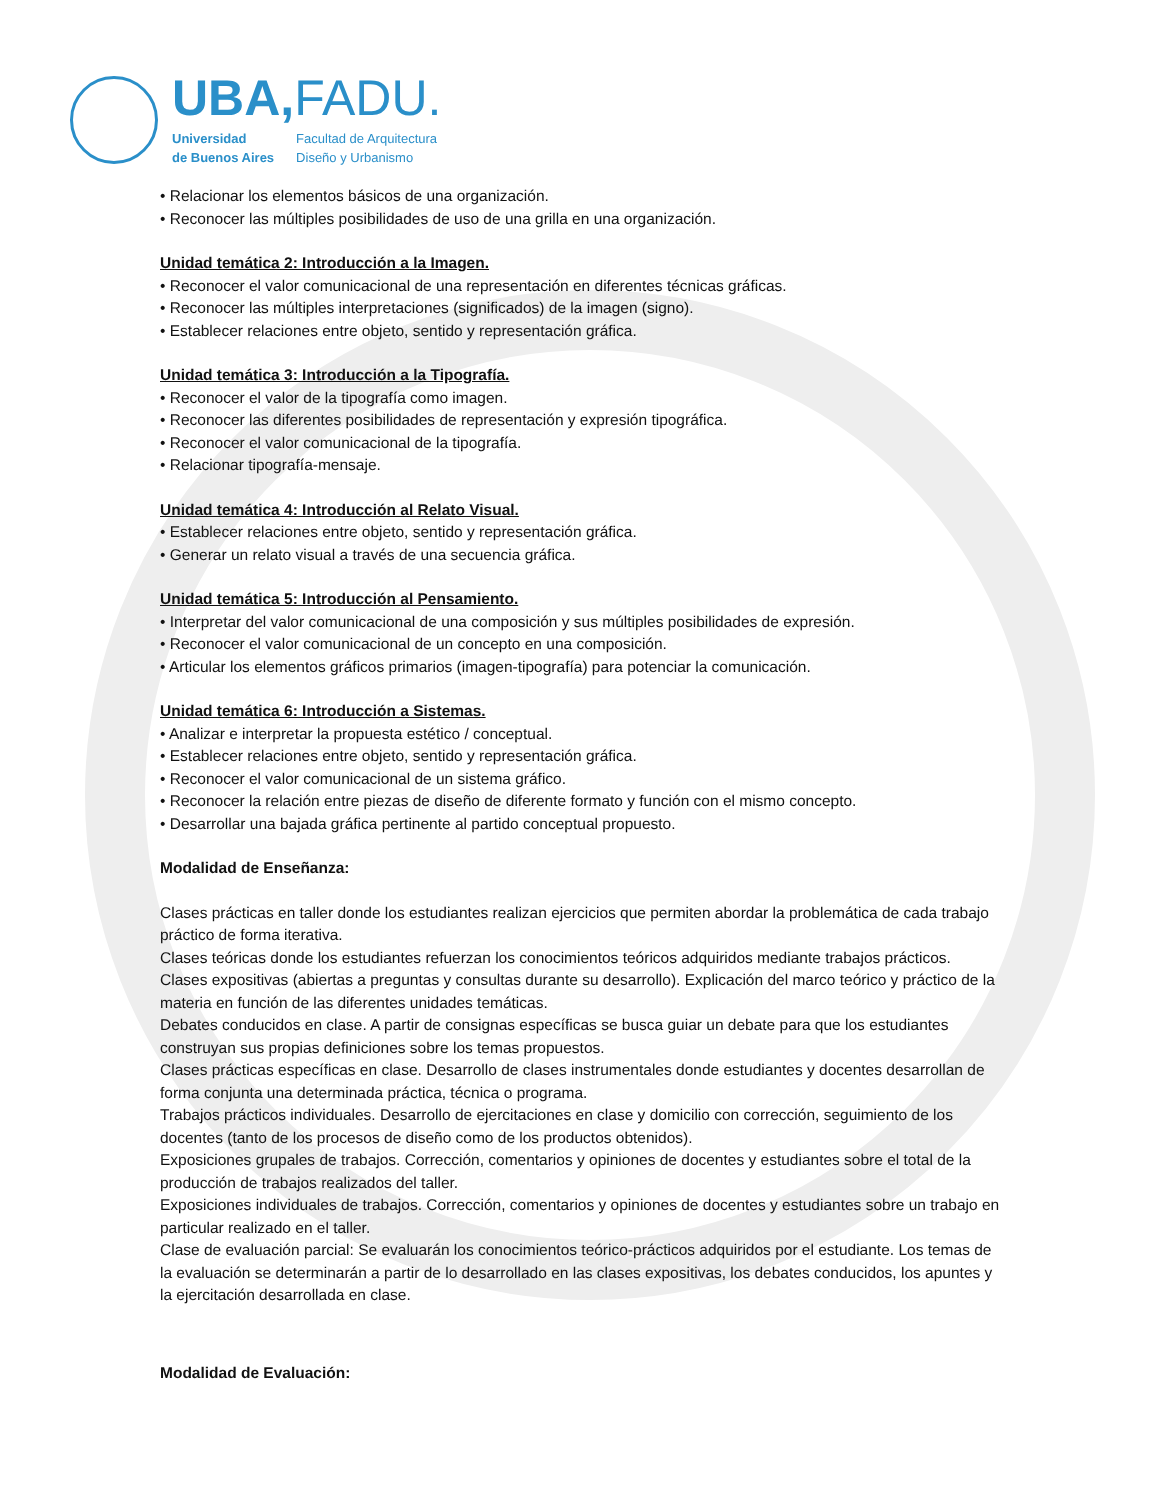UBA,FADU.
Universidad
de Buenos Aires
Facultad de Arquitectura
Diseño y Urbanismo
• Relacionar los elementos básicos de una organización.
• Reconocer las múltiples posibilidades de uso de una grilla en una organización.
Unidad temática 2: Introducción a la Imagen.
• Reconocer el valor comunicacional de una representación en diferentes técnicas gráficas.
• Reconocer las múltiples interpretaciones (significados) de la imagen (signo).
• Establecer relaciones entre objeto, sentido y representación gráfica.
Unidad temática 3: Introducción a la Tipografía.
• Reconocer el valor de la tipografía como imagen.
• Reconocer las diferentes posibilidades de representación y expresión tipográfica.
• Reconocer el valor comunicacional de la tipografía.
• Relacionar tipografía-mensaje.
Unidad temática 4: Introducción al Relato Visual.
• Establecer relaciones entre objeto, sentido y representación gráfica.
• Generar un relato visual a través de una secuencia gráfica.
Unidad temática 5: Introducción al Pensamiento.
• Interpretar del valor comunicacional de una composición y sus múltiples posibilidades de expresión.
• Reconocer el valor comunicacional de un concepto en una composición.
• Articular los elementos gráficos primarios (imagen-tipografía) para potenciar la comunicación.
Unidad temática 6: Introducción a Sistemas.
• Analizar e interpretar la propuesta estético / conceptual.
• Establecer relaciones entre objeto, sentido y representación gráfica.
• Reconocer el valor comunicacional de un sistema gráfico.
• Reconocer la relación entre piezas de diseño de diferente formato y función con el mismo concepto.
• Desarrollar una bajada gráfica pertinente al partido conceptual propuesto.
Modalidad de Enseñanza:
Clases prácticas en taller donde los estudiantes realizan ejercicios que permiten abordar la problemática de cada trabajo práctico de forma iterativa.
Clases teóricas donde los estudiantes refuerzan los conocimientos teóricos adquiridos mediante trabajos prácticos.
Clases expositivas (abiertas a preguntas y consultas durante su desarrollo). Explicación del marco teórico y práctico de la materia en función de las diferentes unidades temáticas.
Debates conducidos en clase. A partir de consignas específicas se busca guiar un debate para que los estudiantes construyan sus propias definiciones sobre los temas propuestos.
Clases prácticas específicas en clase. Desarrollo de clases instrumentales donde estudiantes y docentes desarrollan de forma conjunta una determinada práctica, técnica o programa.
Trabajos prácticos individuales. Desarrollo de ejercitaciones en clase y domicilio con corrección, seguimiento de los docentes (tanto de los procesos de diseño como de los productos obtenidos).
Exposiciones grupales de trabajos. Corrección, comentarios y opiniones de docentes y estudiantes sobre el total de la producción de trabajos realizados del taller.
Exposiciones individuales de trabajos. Corrección, comentarios y opiniones de docentes y estudiantes sobre un trabajo en particular realizado en el taller.
Clase de evaluación parcial: Se evaluarán los conocimientos teórico-prácticos adquiridos por el estudiante. Los temas de la evaluación se determinarán a partir de lo desarrollado en las clases expositivas, los debates conducidos, los apuntes y la ejercitación desarrollada en clase.
Modalidad de Evaluación: